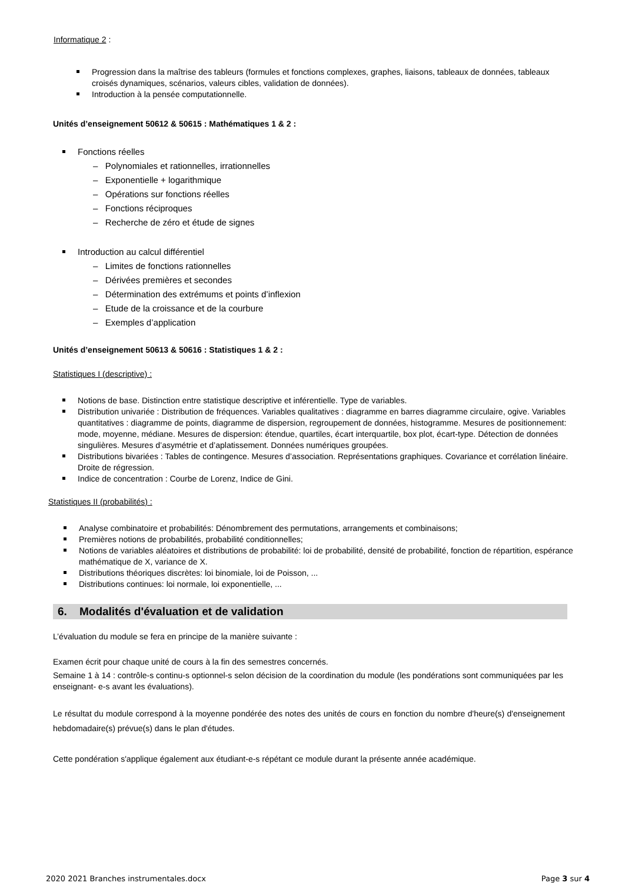Informatique 2 :
Progression dans la maîtrise des tableurs (formules et fonctions complexes, graphes, liaisons, tableaux de données, tableaux croisés dynamiques, scénarios, valeurs cibles, validation de données).
Introduction à la pensée computationnelle.
Unités d’enseignement 50612 & 50615 : Mathématiques 1 & 2 :
Fonctions réelles
– Polynomiales et rationnelles, irrationnelles
– Exponentielle + logarithmique
– Opérations sur fonctions réelles
– Fonctions réciproques
– Recherche de zéro et étude de signes
Introduction au calcul différentiel
– Limites de fonctions rationnelles
– Dérivées premières et secondes
– Détermination des extrémums et points d’inflexion
– Etude de la croissance et de la courbure
– Exemples d’application
Unités d’enseignement 50613 & 50616 : Statistiques 1 & 2 :
Statistiques I (descriptive) :
Notions de base. Distinction entre statistique descriptive et inférentielle. Type de variables.
Distribution univariée : Distribution de fréquences. Variables qualitatives : diagramme en barres diagramme circulaire, ogive. Variables quantitatives : diagramme de points, diagramme de dispersion, regroupement de données, histogramme. Mesures de positionnement: mode, moyenne, médiane. Mesures de dispersion: étendue, quartiles, écart interquartile, box plot, écart-type. Détection de données singulières. Mesures d’asymétrie et d’aplatissement. Données numériques groupées.
Distributions bivariées : Tables de contingence. Mesures d’association. Représentations graphiques. Covariance et corrélation linéaire. Droite de régression.
Indice de concentration : Courbe de Lorenz, Indice de Gini.
Statistiques II (probabilités) :
Analyse combinatoire et probabilités: Dénombrement des permutations, arrangements et combinaisons;
Premières notions de probabilités, probabilité conditionnelles;
Notions de variables aléatoires et distributions de probabilité: loi de probabilité, densité de probabilité, fonction de répartition, espérance mathématique de X, variance de X.
Distributions théoriques discrètes: loi binomiale, loi de Poisson, ...
Distributions continues: loi normale, loi exponentielle, ...
6. Modalités d'évaluation et de validation
L’évaluation du module se fera en principe de la manière suivante :
Examen écrit pour chaque unité de cours à la fin des semestres concernés.
Semaine 1 à 14 : contrôle-s continu-s optionnel-s selon décision de la coordination du module (les pondérations sont communiquées par les enseignant- e-s avant les évaluations).
Le résultat du module correspond à la moyenne pondérée des notes des unités de cours en fonction du nombre d'heure(s) d'enseignement hebdomadaire(s) prévue(s) dans le plan d'études.
Cette pondération s'applique également aux étudiant-e-s répétant ce module durant la présente année académique.
2020 2021 Branches instrumentales.docx Page 3 sur 4